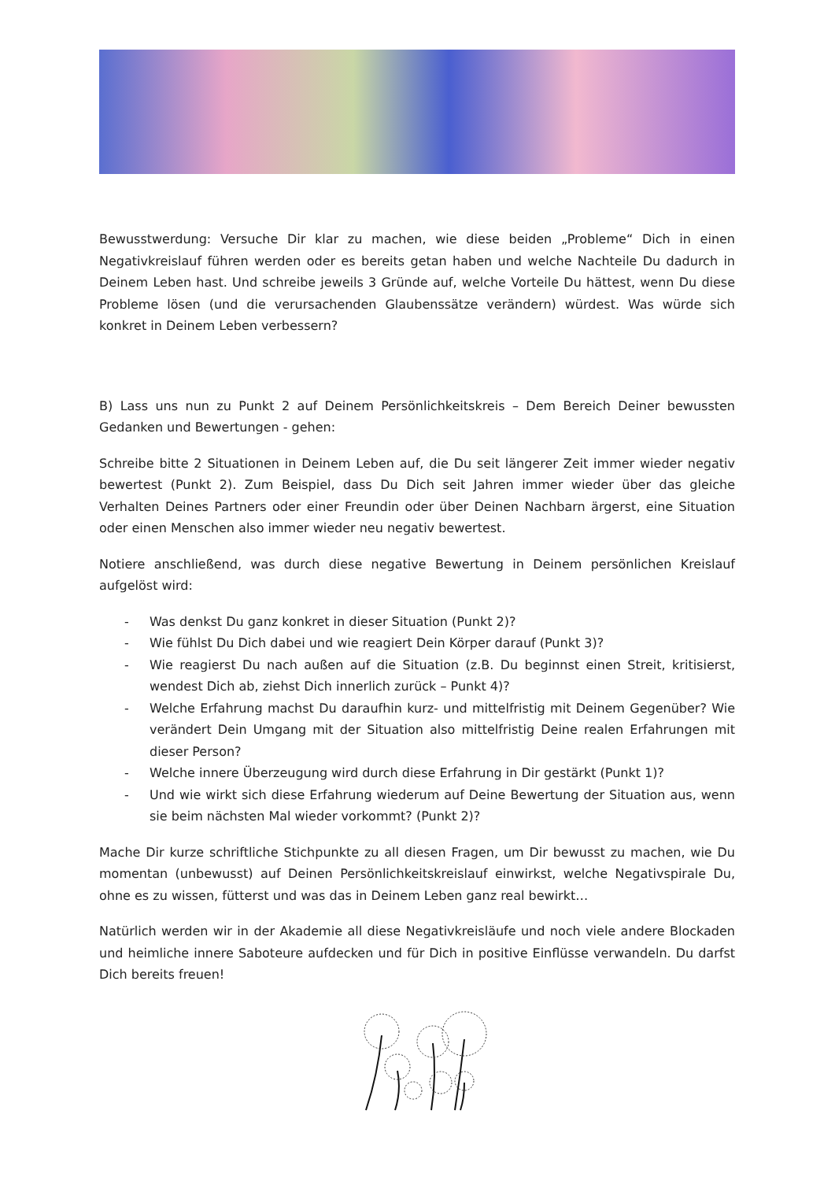Bewusstwerdung: Versuche Dir klar zu machen, wie diese beiden „Probleme“ Dich in einen Negativkreislauf führen werden oder es bereits getan haben und welche Nachteile Du dadurch in Deinem Leben hast. Und schreibe jeweils 3 Gründe auf, welche Vorteile Du hättest, wenn Du diese Probleme lösen (und die verursachenden Glaubenssätze verändern) würdest. Was würde sich konkret in Deinem Leben verbessern?
B) Lass uns nun zu Punkt 2 auf Deinem Persönlichkeitskreis – Dem Bereich Deiner bewussten Gedanken und Bewertungen - gehen:
Schreibe bitte 2 Situationen in Deinem Leben auf, die Du seit längerer Zeit immer wieder negativ bewertest (Punkt 2). Zum Beispiel, dass Du Dich seit Jahren immer wieder über das gleiche Verhalten Deines Partners oder einer Freundin oder über Deinen Nachbarn ärgerst, eine Situation oder einen Menschen also immer wieder neu negativ bewertest.
Notiere anschließend, was durch diese negative Bewertung in Deinem persönlichen Kreislauf aufgelöst wird:
- Was denkst Du ganz konkret in dieser Situation (Punkt 2)?
- Wie fühlst Du Dich dabei und wie reagiert Dein Körper darauf (Punkt 3)?
- Wie reagierst Du nach außen auf die Situation (z.B. Du beginnst einen Streit, kritisierst, wendest Dich ab, ziehst Dich innerlich zurück – Punkt 4)?
- Welche Erfahrung machst Du daraufhin kurz- und mittelfristig mit Deinem Gegenüber? Wie verändert Dein Umgang mit der Situation also mittelfristig Deine realen Erfahrungen mit dieser Person?
- Welche innere Überzeugung wird durch diese Erfahrung in Dir gestärkt (Punkt 1)?
- Und wie wirkt sich diese Erfahrung wiederum auf Deine Bewertung der Situation aus, wenn sie beim nächsten Mal wieder vorkommt? (Punkt 2)?
Mache Dir kurze schriftliche Stichpunkte zu all diesen Fragen, um Dir bewusst zu machen, wie Du momentan (unbewusst) auf Deinen Persönlichkeitskreislauf einwirkst, welche Negativspirale Du, ohne es zu wissen, fütterst und was das in Deinem Leben ganz real bewirkt…
Natürlich werden wir in der Akademie all diese Negativkreisläufe und noch viele andere Blockaden und heimliche innere Saboteure aufdecken und für Dich in positive Einflüsse verwandeln. Du darfst Dich bereits freuen!